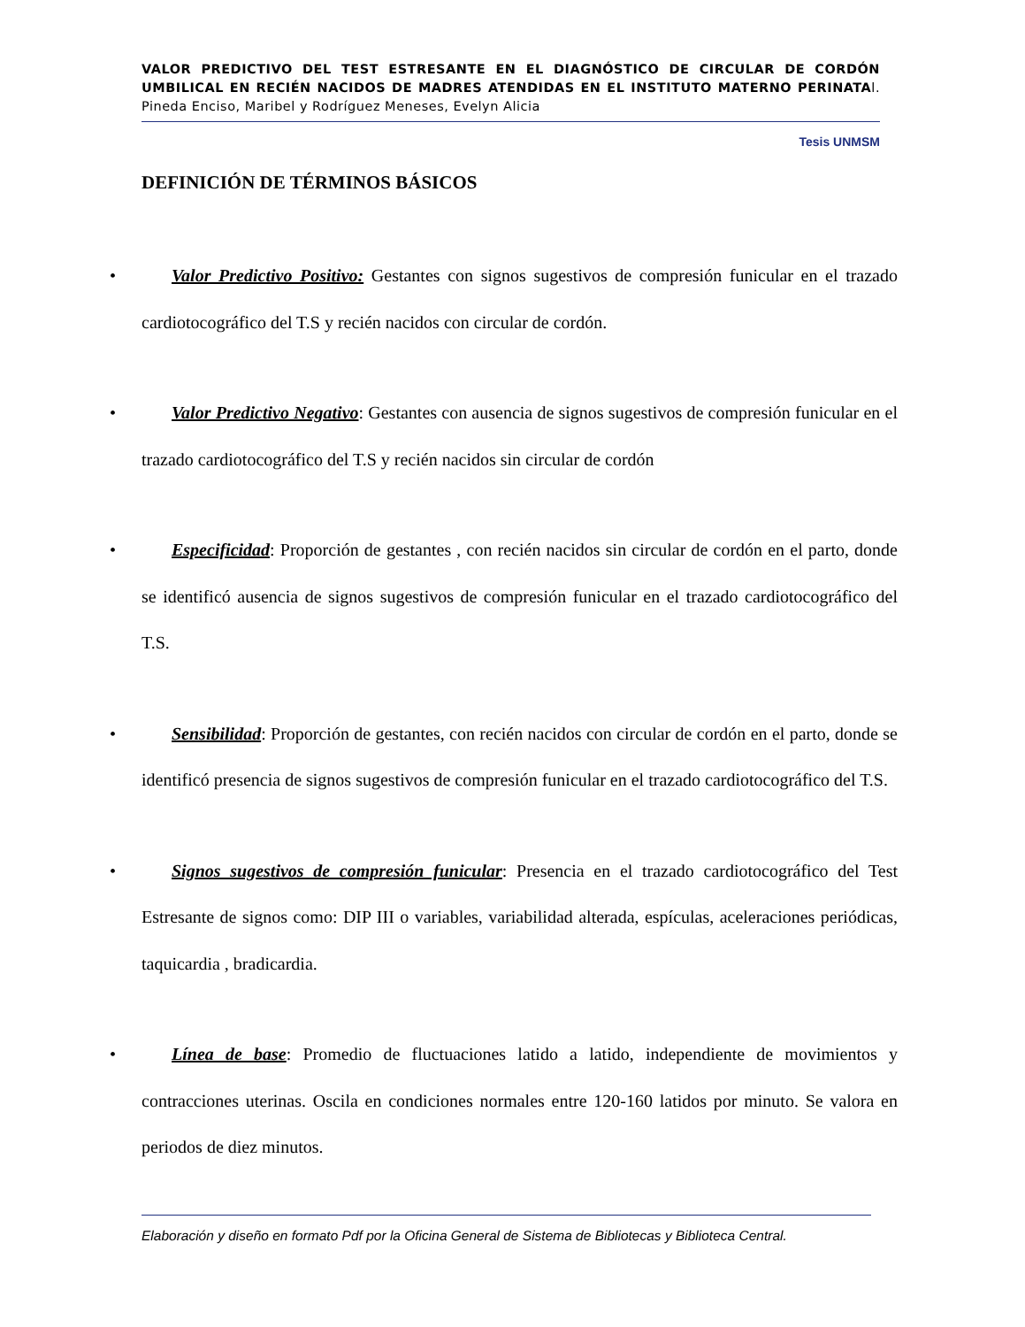VALOR PREDICTIVO DEL TEST ESTRESANTE EN EL DIAGNÓSTICO DE CIRCULAR DE CORDÓN UMBILICAL EN RECIÉN NACIDOS DE MADRES ATENDIDAS EN EL INSTITUTO MATERNO PERINATAl. Pineda Enciso, Maribel y Rodríguez Meneses, Evelyn Alicia
Tesis UNMSM
DEFINICIÓN DE TÉRMINOS BÁSICOS
• Valor Predictivo Positivo: Gestantes con signos sugestivos de compresión funicular en el trazado cardiotocográfico del T.S y recién nacidos con circular de cordón.
• Valor Predictivo Negativo: Gestantes con ausencia de signos sugestivos de compresión funicular en el trazado cardiotocográfico del T.S y recién nacidos sin circular de cordón
• Especificidad: Proporción de gestantes , con recién nacidos sin circular de cordón en el parto, donde se identificó ausencia de signos sugestivos de compresión funicular en el trazado cardiotocográfico del T.S.
• Sensibilidad: Proporción de gestantes, con recién nacidos con circular de cordón en el parto, donde se identificó presencia de signos sugestivos de compresión funicular en el trazado cardiotocográfico del T.S.
• Signos sugestivos de compresión funicular: Presencia en el trazado cardiotocográfico del Test Estresante de signos como: DIP III o variables, variabilidad alterada, espículas, aceleraciones periódicas, taquicardia , bradicardia.
• Línea de base: Promedio de fluctuaciones latido a latido, independiente de movimientos y contracciones uterinas. Oscila en condiciones normales entre 120-160 latidos por minuto. Se valora en periodos de diez minutos.
Elaboración y diseño en formato Pdf por la Oficina General de Sistema de Bibliotecas y Biblioteca Central.